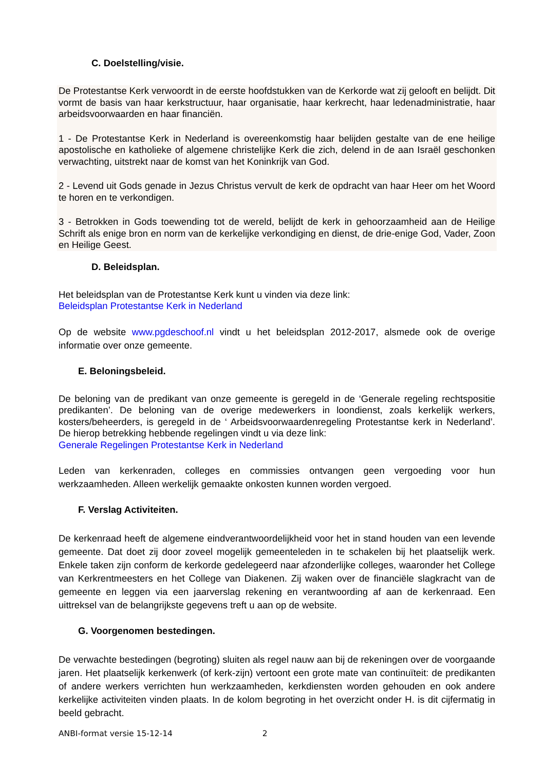C. Doelstelling/visie.
De Protestantse Kerk verwoordt in de eerste hoofdstukken van de Kerkorde wat zij gelooft en belijdt. Dit vormt de basis van haar kerkstructuur, haar organisatie, haar kerkrecht, haar ledenadministratie, haar arbeidsvoorwaarden en haar financiën.
1 - De Protestantse Kerk in Nederland is overeenkomstig haar belijden gestalte van de ene heilige apostolische en katholieke of algemene christelijke Kerk die zich, delend in de aan Israël geschonken verwachting, uitstrekt naar de komst van het Koninkrijk van God.
2 - Levend uit Gods genade in Jezus Christus vervult de kerk de opdracht van haar Heer om het Woord te horen en te verkondigen.
3 - Betrokken in Gods toewending tot de wereld, belijdt de kerk in gehoorzaamheid aan de Heilige Schrift als enige bron en norm van de kerkelijke verkondiging en dienst, de drie-enige God, Vader, Zoon en Heilige Geest.
D. Beleidsplan.
Het beleidsplan van de Protestantse Kerk kunt u vinden via deze link:
Beleidsplan Protestantse Kerk in Nederland
Op de website www.pgdeschoof.nl vindt u het beleidsplan 2012-2017, alsmede ook de overige informatie over onze gemeente.
E. Beloningsbeleid.
De beloning van de predikant van onze gemeente is geregeld in de ‘Generale regeling rechtspositie predikanten’. De beloning van de overige medewerkers in loondienst, zoals kerkelijk werkers, kosters/beheerders, is geregeld in de ‘ Arbeidsvoorwaardenregeling Protestantse kerk in Nederland’. De hierop betrekking hebbende regelingen vindt u via deze link:
Generale Regelingen Protestantse Kerk in Nederland
Leden van kerkenraden, colleges en commissies ontvangen geen vergoeding voor hun werkzaamheden. Alleen werkelijk gemaakte onkosten kunnen worden vergoed.
F. Verslag Activiteiten.
De kerkenraad heeft de algemene eindverantwoordelijkheid voor het in stand houden van een levende gemeente. Dat doet zij door zoveel mogelijk gemeenteleden in te schakelen bij het plaatselijk werk. Enkele taken zijn conform de kerkorde gedelegeerd naar afzonderlijke colleges, waaronder het College van Kerkrentmeesters en het College van Diakenen. Zij waken over de financiële slagkracht van de gemeente en leggen via een jaarverslag rekening en verantwoording af aan de kerkenraad. Een uittreksel van de belangrijkste gegevens treft u aan op de website.
G. Voorgenomen bestedingen.
De verwachte bestedingen (begroting) sluiten als regel nauw aan bij de rekeningen over de voorgaande jaren. Het plaatselijk kerkenwerk (of kerk-zijn) vertoont een grote mate van continuïteit: de predikanten of andere werkers verrichten hun werkzaamheden, kerkdiensten worden gehouden en ook andere kerkelijke activiteiten vinden plaats. In de kolom begroting in het overzicht onder H. is dit cijfermatig in beeld gebracht.
ANBI-format versie 15-12-14 2